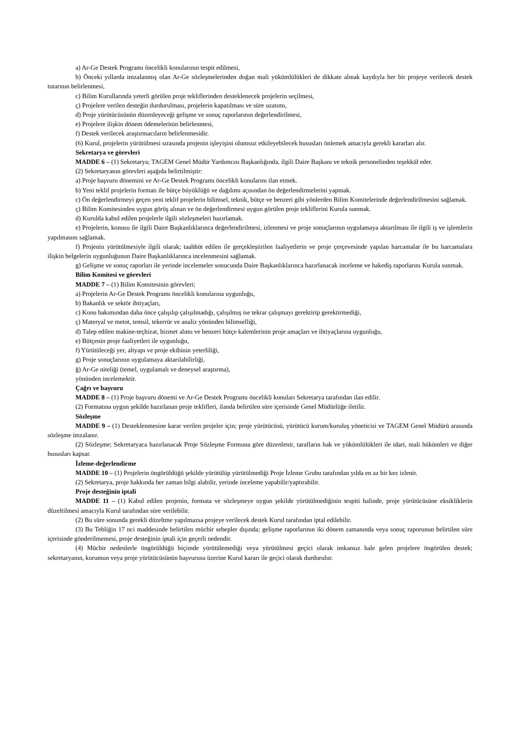a) Ar-Ge Destek Programı öncelikli konularının tespit edilmesi,
b) Önceki yıllarda imzalanmış olan Ar-Ge sözleşmelerinden doğan mali yükümlülükleri de dikkate almak kaydıyla her bir projeye verilecek destek tutarının belirlenmesi,
c) Bilim Kurullarında yeterli görülen proje tekliflerinden desteklenecek projelerin seçilmesi,
ç) Projelere verilen desteğin durdurulması, projelerin kapatılması ve süre uzatımı,
d) Proje yürütücüsünün düzenleyeceği gelişme ve sonuç raporlarının değerlendirilmesi,
e) Projelere ilişkin dönem ödemelerinin belirlenmesi,
f) Destek verilecek araştırmacıların belirlenmesidir.
(6) Kurul, projelerin yürütülmesi sırasında projenin işleyişini olumsuz etkileyebilecek hususları önlemek amacıyla gerekli kararları alır.
Sekretarya ve görevleri
MADDE 6 – (1) Sekretarya; TAGEM Genel Müdür Yardımcısı Başkanlığında, ilgili Daire Başkanı ve teknik personelinden teşekkül eder.
(2) Sekretaryanın görevleri aşağıda belirtilmiştir:
a) Proje başvuru dönemini ve Ar-Ge Destek Programı öncelikli konularını ilan etmek.
b) Yeni teklif projelerin formatı ile bütçe büyüklüğü ve dağılımı açısından ön değerlendirmelerini yapmak.
c) Ön değerlendirmeyi geçen yeni teklif projelerin bilimsel, teknik, bütçe ve benzeri gibi yönlerden Bilim Komitelerinde değerlendirilmesini sağlamak.
ç) Bilim Komitesinden uygun görüş alınan ve ön değerlendirmesi uygun görülen proje tekliflerini Kurula sunmak.
d) Kurulda kabul edilen projelerle ilgili sözleşmeleri hazırlamak.
e) Projelerin, konusu ile ilgili Daire Başkanlıklarınca değerlendirilmesi, izlenmesi ve proje sonuçlarının uygulamaya aktarılması ile ilgili iş ve işlemlerin yapılmasını sağlamak.
f) Projenin yürütülmesiyle ilgili olarak; taahhüt edilen ile gerçekleştirilen faaliyetlerin ve proje çerçevesinde yapılan harcamalar ile bu harcamalara ilişkin belgelerin uygunluğunun Daire Başkanlıklarınca incelenmesini sağlamak.
g) Gelişme ve sonuç raporları ile yerinde incelemeler sonucunda Daire Başkanlıklarınca hazırlanacak inceleme ve hakediş raporlarını Kurula sunmak.
Bilim Komitesi ve görevleri
MADDE 7 – (1) Bilim Komitesinin görevleri;
a) Projelerin Ar-Ge Destek Programı öncelikli konularına uygunluğu,
b) Bakanlık ve sektör ihtiyaçları,
c) Konu bakımından daha önce çalışılıp çalışılmadığı, çalışılmış ise tekrar çalışmayı gerektirip gerektirmediği,
ç) Materyal ve metot, temsil, tekerrür ve analiz yönünden bilimselliği,
d) Talep edilen makine-teçhizat, hizmet alımı ve benzeri bütçe kalemlerinin proje amaçları ve ihtiyaçlarına uygunluğu,
e) Bütçenin proje faaliyetleri ile uygunluğu,
f) Yürütüleceği yer, altyapı ve proje ekibinin yeterliliği,
g) Proje sonuçlarının uygulamaya aktarılabilirliği,
ğ) Ar-Ge niteliği (temel, uygulamalı ve deneysel araştırma),
yönünden incelemektir.
Çağrı ve başvuru
MADDE 8 – (1) Proje başvuru dönemi ve Ar-Ge Destek Programı öncelikli konuları Sekretarya tarafından ilan edilir.
(2) Formatına uygun şekilde hazırlanan proje teklifleri, ilanda belirtilen süre içerisinde Genel Müdürlüğe iletilir.
Sözleşme
MADDE 9 – (1) Desteklenmesine karar verilen projeler için; proje yürütücüsü, yürütücü kurum/kuruluş yöneticisi ve TAGEM Genel Müdürü arasında sözleşme imzalanır.
(2) Sözleşme; Sekretaryaca hazırlanacak Proje Sözleşme Formuna göre düzenlenir, tarafların hak ve yükümlülükleri ile idari, mali hükümleri ve diğer hususları kapsar.
İzleme-değerlendirme
MADDE 10 – (1) Projelerin öngörüldüğü şekilde yürütülüp yürütülmediği Proje İzleme Grubu tarafından yılda en az bir kez izlenir.
(2) Sekretarya, proje hakkında her zaman bilgi alabilir, yerinde inceleme yapabilir/yaptırabilir.
Proje desteğinin iptali
MADDE 11 – (1) Kabul edilen projenin, formata ve sözleşmeye uygun şekilde yürütülmediğinin tespiti halinde, proje yürütücüsüne eksikliklerin düzeltilmesi amacıyla Kurul tarafından süre verilebilir.
(2) Bu süre sonunda gerekli düzeltme yapılmazsa projeye verilecek destek Kurul tarafından iptal edilebilir.
(3) Bu Tebliğin 17 nci maddesinde belirtilen mücbir sebepler dışında; gelişme raporlarının iki dönem zamanında veya sonuç raporunun belirtilen süre içerisinde gönderilmemesi, proje desteğinin iptali için geçerli nedendir.
(4) Mücbir nedenlerle öngörüldüğü biçimde yürütülemediği veya yürütülmesi geçici olarak imkansız hale gelen projelere öngörülen destek; sekretaryanın, kurumun veya proje yürütücüsünün başvurusu üzerine Kurul kararı ile geçici olarak durdurulur.